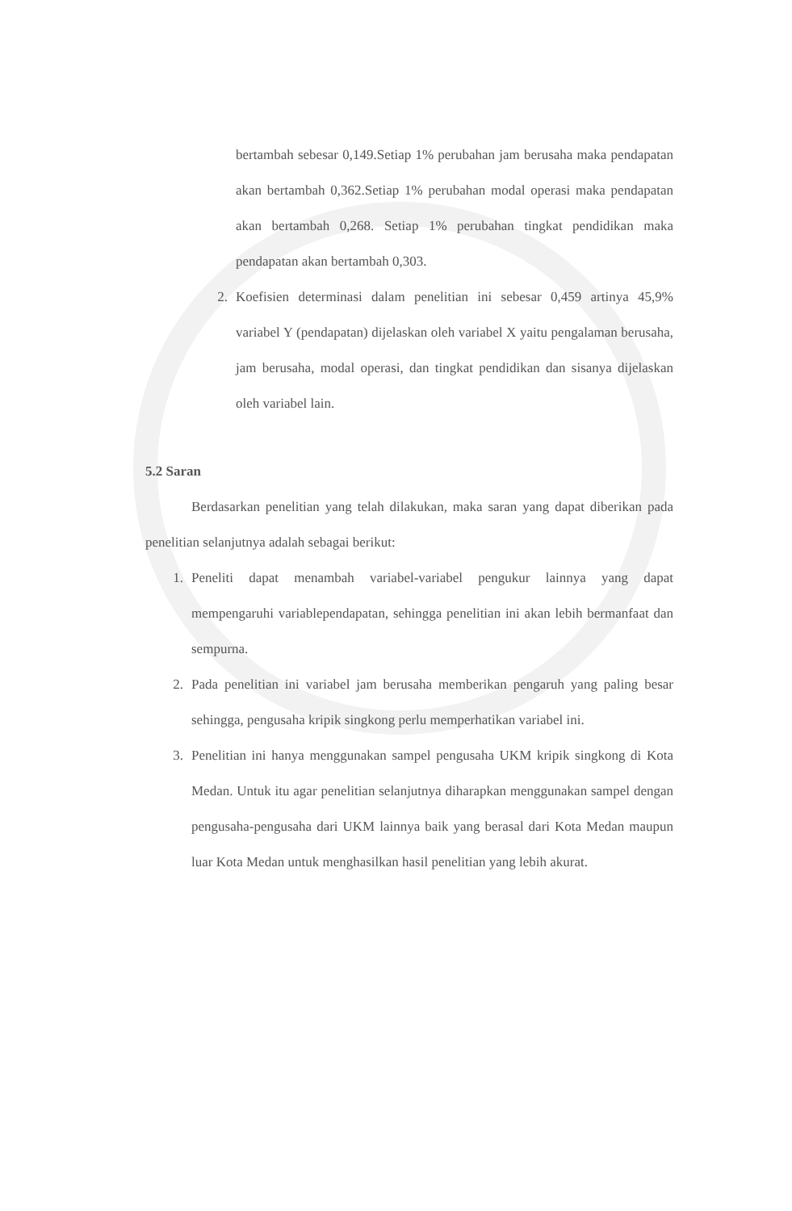bertambah sebesar 0,149.Setiap 1% perubahan jam berusaha maka pendapatan akan bertambah 0,362.Setiap 1% perubahan modal operasi maka pendapatan akan bertambah 0,268. Setiap 1% perubahan tingkat pendidikan maka pendapatan akan bertambah 0,303.
2. Koefisien determinasi dalam penelitian ini sebesar 0,459 artinya 45,9% variabel Y (pendapatan) dijelaskan oleh variabel X yaitu pengalaman berusaha, jam berusaha, modal operasi, dan tingkat pendidikan dan sisanya dijelaskan oleh variabel lain.
5.2 Saran
Berdasarkan penelitian yang telah dilakukan, maka saran yang dapat diberikan pada penelitian selanjutnya adalah sebagai berikut:
1. Peneliti dapat menambah variabel-variabel pengukur lainnya yang dapat mempengaruhi variablependapatan, sehingga penelitian ini akan lebih bermanfaat dan sempurna.
2. Pada penelitian ini variabel jam berusaha memberikan pengaruh yang paling besar sehingga, pengusaha kripik singkong perlu memperhatikan variabel ini.
3. Penelitian ini hanya menggunakan sampel pengusaha UKM kripik singkong di Kota Medan. Untuk itu agar penelitian selanjutnya diharapkan menggunakan sampel dengan pengusaha-pengusaha dari UKM lainnya baik yang berasal dari Kota Medan maupun luar Kota Medan untuk menghasilkan hasil penelitian yang lebih akurat.